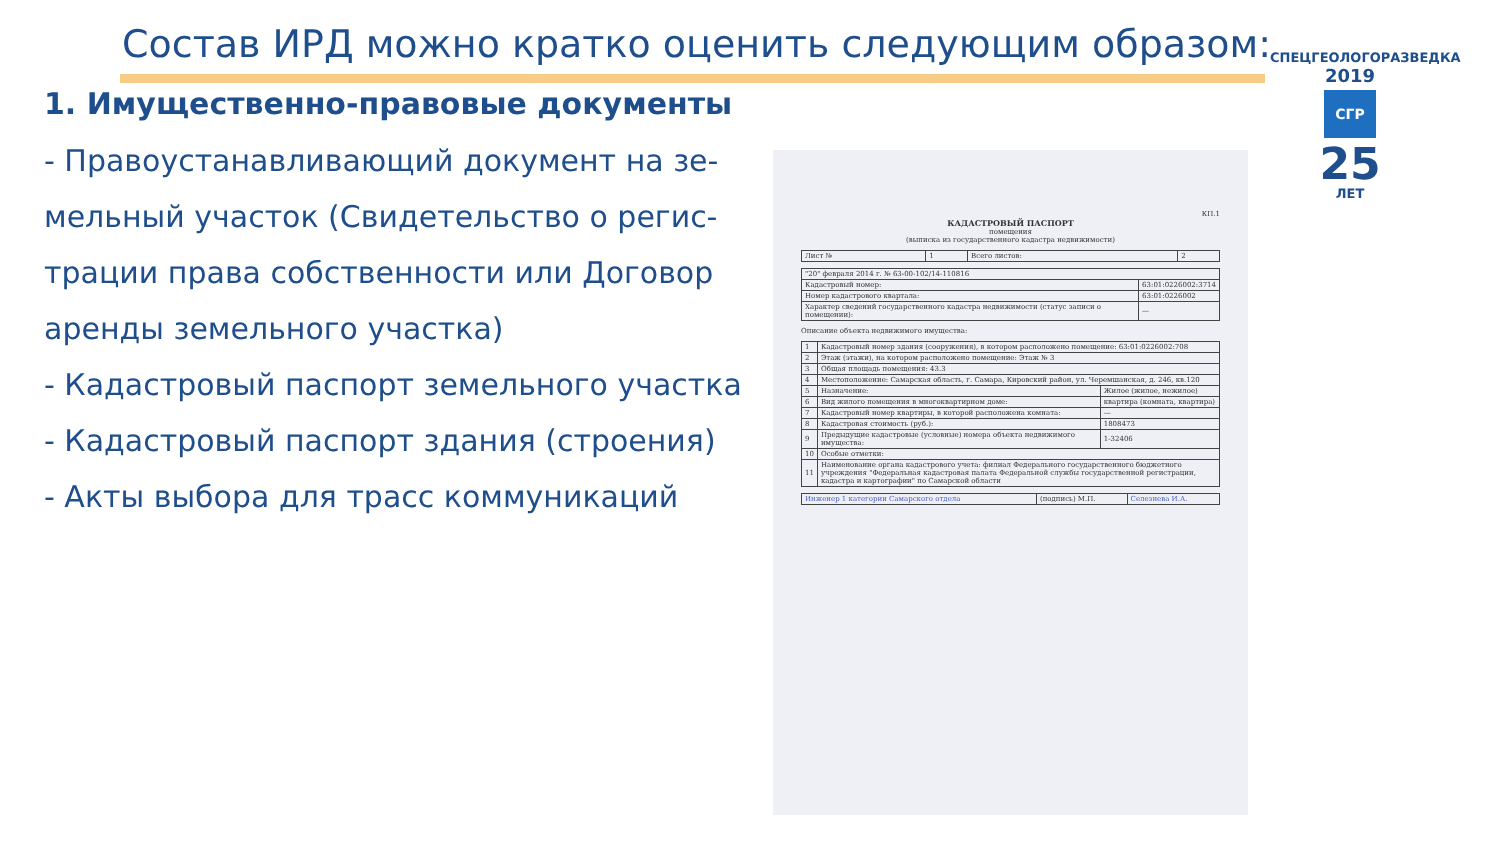Состав ИРД можно кратко оценить следующим образом:
1. Имущественно-правовые документы
- Правоустанавливающий документ на зе-мельный участок (Свидетельство о регис-трации права собственности или Договор аренды земельного участка)
- Кадастровый паспорт земельного участка
- Кадастровый паспорт здания (строения)
- Акты выбора для трасс коммуникаций
СПЕЦГЕОЛОГОРАЗВЕДКА
2019
СГР
25
ЛЕТ
КП.1
КАДАСТРОВЫЙ ПАСПОРТ
помещения
(выписка из государственного кадастра недвижимости)
| Лист № | 1 | Всего листов: | 2 |
| "20" февраля 2014 г. № 63-00-102/14-110816 | |
| Кадастровый номер: | 63:01:0226002:3714 |
| Номер кадастрового квартала: | 63:01:0226002 |
| Характер сведений государственного кадастра недвижимости (статус записи о помещении): | — |
Описание объекта недвижимого имущества:
| 1 | Кадастровый номер здания (сооружения), в котором расположено помещение: 63:01:0226002:708 | |
| 2 | Этаж (этажи), на котором расположено помещение: Этаж № 3 | |
| 3 | Общая площадь помещения: 43.3 | |
| 4 | Местоположение: Самарская область, г. Самара, Кировский район, ул. Черемшанская, д. 246, кв.120 | |
| 5 | Назначение: | Жилое (жилое, нежилое) |
| 6 | Вид жилого помещения в многоквартирном доме: | квартира (комната, квартира) |
| 7 | Кадастровый номер квартиры, в которой расположена комната: | — |
| 8 | Кадастровая стоимость (руб.): | 1808473 |
| 9 | Предыдущие кадастровые (условные) номера объекта недвижимого имущества: | 1-32406 |
| 10 | Особые отметки: | |
| 11 | Наименование органа кадастрового учета: филиал Федерального государственного бюджетного учреждения "Федеральная кадастровая палата Федеральной службы государственной регистрации, кадастра и картографии" по Самарской области | |
| Инженер 1 категории Самарского отдела | (подпись) М.П. | Селезнева И.А. |